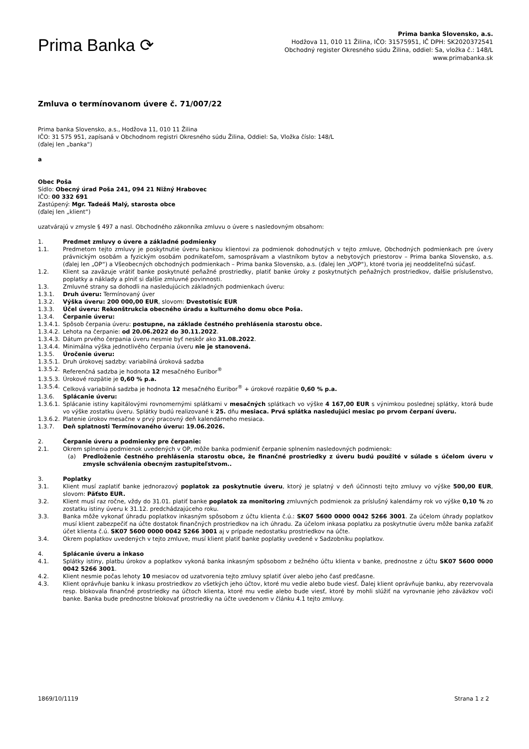Prima Banka ⟳
Prima banka Slovensko, a.s.
Hodžova 11, 010 11 Žilina, IČO: 31575951, IČ DPH: SK2020372541
Obchodný register Okresného súdu Žilina, oddiel: Sa, vložka č.: 148/L
www.primabanka.sk
Zmluva o termínovanom úvere č. 71/007/22
Prima banka Slovensko, a.s., Hodžova 11, 010 11 Žilina
IČO: 31 575 951, zapísaná v Obchodnom registri Okresného súdu Žilina, Oddiel: Sa, Vložka číslo: 148/L
(ďalej len „banka“)
a
Obec Poša
Sídlo: Obecný úrad Poša 241, 094 21 Nižný Hrabovec
IČO: 00 332 691
Zastúpený: Mgr. Tadeáš Malý, starosta obce
(ďalej len „klient“)
uzatvárajú v zmysle § 497 a nasl. Obchodného zákonníka zmluvu o úvere s nasledovným obsahom:
1. Predmet zmluvy o úvere a základné podmienky
1.1. Predmetom tejto zmluvy je poskytnutie úveru bankou klientovi za podmienok dohodnutých v tejto zmluve, Obchodných podmienkach pre úvery právnickým osobám a fyzickým osobám podnikateľom, samosprávam a vlastníkom bytov a nebytových priestorov – Prima banka Slovensko, a.s. (ďalej len „OP“) a Všeobecných obchodných podmienkach – Prima banka Slovensko, a.s. (ďalej len „VOP“), ktoré tvoria jej neoddeliteľnú súčasť.
1.2. Klient sa zaväzuje vrátiť banke poskytnuté peňažné prostriedky, platiť banke úroky z poskytnutých peňažných prostriedkov, ďalšie príslušenstvo, poplatky a náklady a plniť si ďalšie zmluvné povinnosti.
1.3. Zmluvné strany sa dohodli na nasledujúcich základných podmienkach úveru:
1.3.1. Druh úveru: Termínovaný úver
1.3.2. Výška úveru: 200 000,00 EUR, slovom: Dvestotisíc EUR
1.3.3. Účel úveru: Rekonštrukcia obecného úradu a kulturného domu obce Poša.
1.3.4. Čerpanie úveru:
1.3.4.1. Spôsob čerpania úveru: postupne, na základe čestného prehlásenia starostu obce.
1.3.4.2. Lehota na čerpanie: od 20.06.2022 do 30.11.2022.
1.3.4.3. Dátum prvého čerpania úveru nesmie byť neskôr ako 31.08.2022.
1.3.4.4. Minimálna výška jednotlivého čerpania úveru nie je stanovená.
1.3.5. Úročenie úveru:
1.3.5.1. Druh úrokovej sadzby: variabilná úroková sadzba
1.3.5.2. Referenčná sadzba je hodnota 12 mesačného Euribor<sup>®</sup>
1.3.5.3. Úrokové rozpätie je 0,60 % p.a.
1.3.5.4. Celková variabilná sadzba je hodnota 12 mesačného Euribor<sup>®</sup> + úrokové rozpätie 0,60 % p.a.
1.3.6. Splácanie úveru:
1.3.6.1. Splácanie istiny kapitálovými rovnomernými splátkami v mesačných splátkach vo výške 4 167,00 EUR s výnimkou poslednej splátky, ktorá bude vo výške zostatku úveru. Splátky budú realizované k 25. dňu mesiaca. Prvá splátka nasledujúci mesiac po prvom čerpaní úveru.
1.3.6.2. Platenie úrokov mesačne v prvý pracovný deň kalendárneho mesiaca.
1.3.7. Deň splatnosti Termínovaného úveru: 19.06.2026.
2. Čerpanie úveru a podmienky pre čerpanie:
2.1. Okrem splnenia podmienok uvedených v OP, môže banka podmieniť čerpanie splnením nasledovných podmienok:
(a) Predloženie čestného prehlásenia starostu obce, že finančné prostriedky z úveru budú použité v súlade s účelom úveru v zmysle schválenia obecným zastupiteľstvom..
3. Poplatky
3.1. Klient musí zaplatiť banke jednorazový poplatok za poskytnutie úveru, ktorý je splatný v deň účinnosti tejto zmluvy vo výške 500,00 EUR, slovom: Päťsto EUR.
3.2. Klient musí raz ročne, vždy do 31.01. platiť banke poplatok za monitoring zmluvných podmienok za príslušný kalendárny rok vo výške 0,10 % zo zostatku istiny úveru k 31.12. predchádzajúceho roku.
3.3. Banka môže vykonať úhradu poplatkov inkasným spôsobom z účtu klienta č.ú.: SK07 5600 0000 0042 5266 3001. Za účelom úhrady poplatkov musí klient zabezpečiť na účte dostatok finančných prostriedkov na ich úhradu. Za účelom inkasa poplatku za poskytnutie úveru môže banka zaťažiť účet klienta č.ú. SK07 5600 0000 0042 5266 3001 aj v prípade nedostatku prostriedkov na účte.
3.4. Okrem poplatkov uvedených v tejto zmluve, musí klient platiť banke poplatky uvedené v Sadzobníku poplatkov.
4. Splácanie úveru a inkaso
4.1. Splátky istiny, platbu úrokov a poplatkov vykoná banka inkasným spôsobom z bežného účtu klienta v banke, prednostne z účtu SK07 5600 0000 0042 5266 3001.
4.2. Klient nesmie počas lehoty 10 mesiacov od uzatvorenia tejto zmluvy splatiť úver alebo jeho časť predčasne.
4.3. Klient oprávňuje banku k inkasu prostriedkov zo všetkých jeho účtov, ktoré mu vedie alebo bude viesť. Ďalej klient oprávňuje banku, aby rezervovala resp. blokovala finančné prostriedky na účtoch klienta, ktoré mu vedie alebo bude viesť, ktoré by mohli slúžiť na vyrovnanie jeho záväzkov voči banke. Banka bude prednostne blokovať prostriedky na účte uvedenom v článku 4.1 tejto zmluvy.
1869/10/1119 Strana 1 z 2